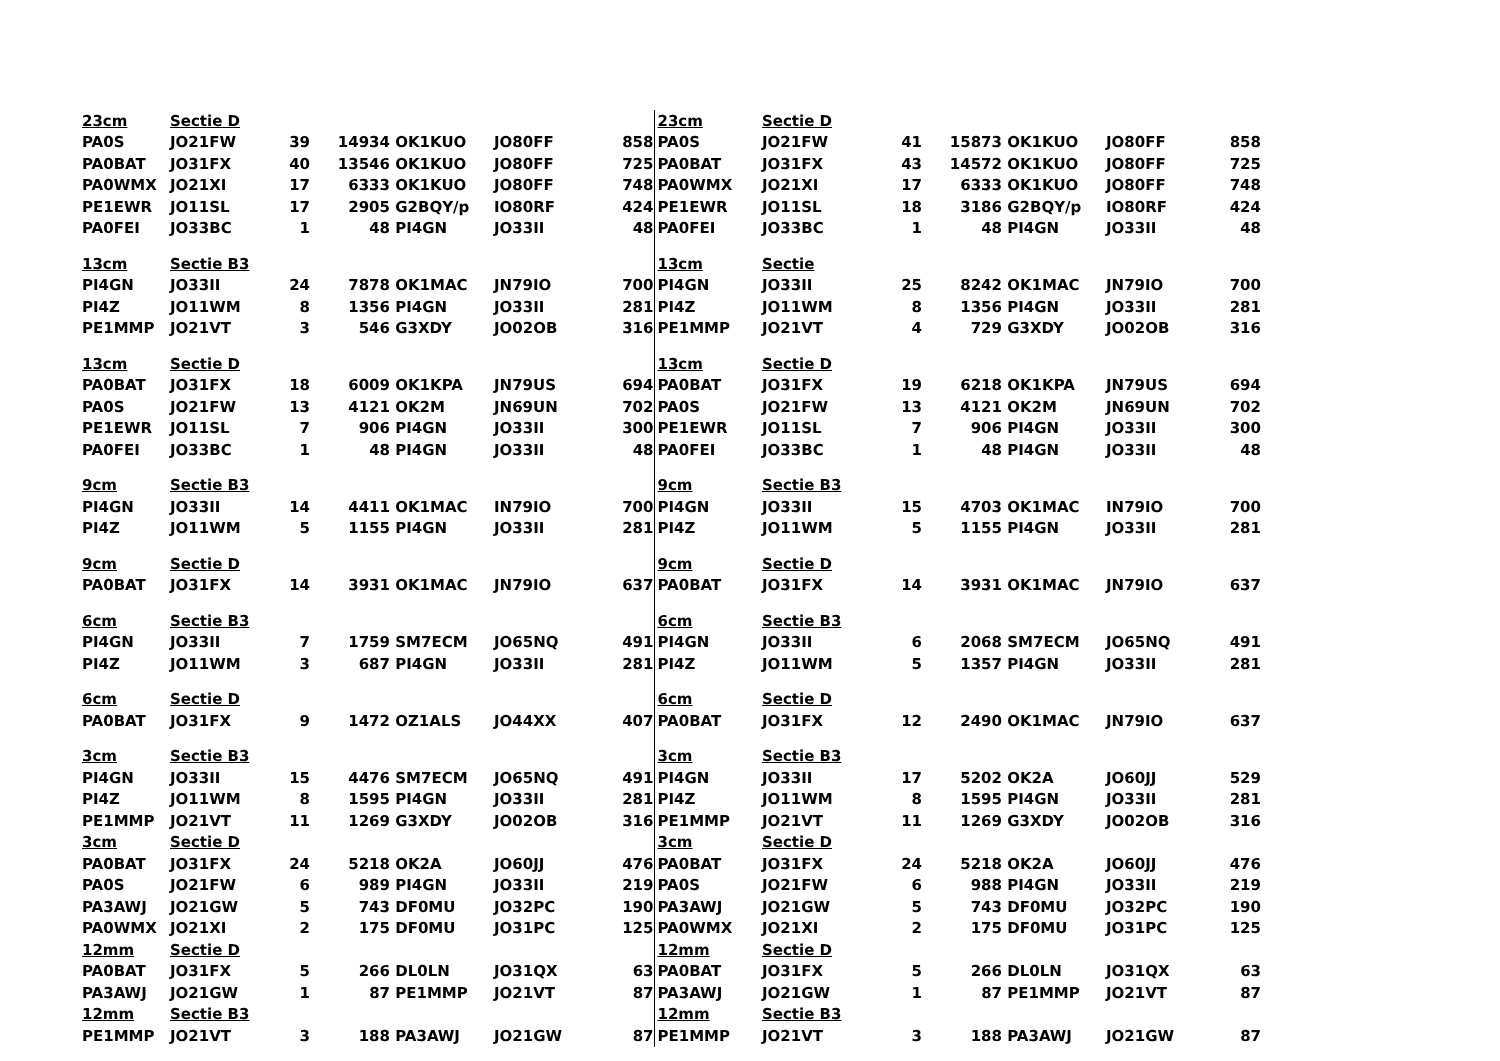| 23cm | Sectie D | | | | | | 23cm | Sectie D | | | | | |
| PA0S | JO21FW | 39 | 14934 | OK1KUO | JO80FF | 858 | PA0S | JO21FW | 41 | 15873 | OK1KUO | JO80FF | 858 |
| PA0BAT | JO31FX | 40 | 13546 | OK1KUO | JO80FF | 725 | PA0BAT | JO31FX | 43 | 14572 | OK1KUO | JO80FF | 725 |
| PA0WMX | JO21XI | 17 | 6333 | OK1KUO | JO80FF | 748 | PA0WMX | JO21XI | 17 | 6333 | OK1KUO | JO80FF | 748 |
| PE1EWR | JO11SL | 17 | 2905 | G2BQY/p | IO80RF | 424 | PE1EWR | JO11SL | 18 | 3186 | G2BQY/p | IO80RF | 424 |
| PA0FEI | JO33BC | 1 | 48 | PI4GN | JO33II | 48 | PA0FEI | JO33BC | 1 | 48 | PI4GN | JO33II | 48 |
| 13cm | Sectie B3 | | | | | | 13cm | Sectie | | | | | |
| PI4GN | JO33II | 24 | 7878 | OK1MAC | JN79IO | 700 | PI4GN | JO33II | 25 | 8242 | OK1MAC | JN79IO | 700 |
| PI4Z | JO11WM | 8 | 1356 | PI4GN | JO33II | 281 | PI4Z | JO11WM | 8 | 1356 | PI4GN | JO33II | 281 |
| PE1MMP | JO21VT | 3 | 546 | G3XDY | JO02OB | 316 | PE1MMP | JO21VT | 4 | 729 | G3XDY | JO02OB | 316 |
| 13cm | Sectie D | | | | | | 13cm | Sectie D | | | | | |
| PA0BAT | JO31FX | 18 | 6009 | OK1KPA | JN79US | 694 | PA0BAT | JO31FX | 19 | 6218 | OK1KPA | JN79US | 694 |
| PA0S | JO21FW | 13 | 4121 | OK2M | JN69UN | 702 | PA0S | JO21FW | 13 | 4121 | OK2M | JN69UN | 702 |
| PE1EWR | JO11SL | 7 | 906 | PI4GN | JO33II | 300 | PE1EWR | JO11SL | 7 | 906 | PI4GN | JO33II | 300 |
| PA0FEI | JO33BC | 1 | 48 | PI4GN | JO33II | 48 | PA0FEI | JO33BC | 1 | 48 | PI4GN | JO33II | 48 |
| 9cm | Sectie B3 | | | | | | 9cm | Sectie B3 | | | | | |
| PI4GN | JO33II | 14 | 4411 | OK1MAC | IN79IO | 700 | PI4GN | JO33II | 15 | 4703 | OK1MAC | IN79IO | 700 |
| PI4Z | JO11WM | 5 | 1155 | PI4GN | JO33II | 281 | PI4Z | JO11WM | 5 | 1155 | PI4GN | JO33II | 281 |
| 9cm | Sectie D | | | | | | 9cm | Sectie D | | | | | |
| PA0BAT | JO31FX | 14 | 3931 | OK1MAC | JN79IO | 637 | PA0BAT | JO31FX | 14 | 3931 | OK1MAC | JN79IO | 637 |
| 6cm | Sectie B3 | | | | | | 6cm | Sectie B3 | | | | | |
| PI4GN | JO33II | 7 | 1759 | SM7ECM | JO65NQ | 491 | PI4GN | JO33II | 6 | 2068 | SM7ECM | JO65NQ | 491 |
| PI4Z | JO11WM | 3 | 687 | PI4GN | JO33II | 281 | PI4Z | JO11WM | 5 | 1357 | PI4GN | JO33II | 281 |
| 6cm | Sectie D | | | | | | 6cm | Sectie D | | | | | |
| PA0BAT | JO31FX | 9 | 1472 | OZ1ALS | JO44XX | 407 | PA0BAT | JO31FX | 12 | 2490 | OK1MAC | JN79IO | 637 |
| 3cm | Sectie B3 | | | | | | 3cm | Sectie B3 | | | | | |
| PI4GN | JO33II | 15 | 4476 | SM7ECM | JO65NQ | 491 | PI4GN | JO33II | 17 | 5202 | OK2A | JO60JJ | 529 |
| PI4Z | JO11WM | 8 | 1595 | PI4GN | JO33II | 281 | PI4Z | JO11WM | 8 | 1595 | PI4GN | JO33II | 281 |
| PE1MMP | JO21VT | 11 | 1269 | G3XDY | JO02OB | 316 | PE1MMP | JO21VT | 11 | 1269 | G3XDY | JO02OB | 316 |
| 3cm | Sectie D | | | | | | 3cm | Sectie D | | | | | |
| PA0BAT | JO31FX | 24 | 5218 | OK2A | JO60JJ | 476 | PA0BAT | JO31FX | 24 | 5218 | OK2A | JO60JJ | 476 |
| PA0S | JO21FW | 6 | 989 | PI4GN | JO33II | 219 | PA0S | JO21FW | 6 | 988 | PI4GN | JO33II | 219 |
| PA3AWJ | JO21GW | 5 | 743 | DF0MU | JO32PC | 190 | PA3AWJ | JO21GW | 5 | 743 | DF0MU | JO32PC | 190 |
| PA0WMX | JO21XI | 2 | 175 | DF0MU | JO31PC | 125 | PA0WMX | JO21XI | 2 | 175 | DF0MU | JO31PC | 125 |
| 12mm | Sectie D | | | | | | 12mm | Sectie D | | | | | |
| PA0BAT | JO31FX | 5 | 266 | DL0LN | JO31QX | 63 | PA0BAT | JO31FX | 5 | 266 | DL0LN | JO31QX | 63 |
| PA3AWJ | JO21GW | 1 | 87 | PE1MMP | JO21VT | 87 | PA3AWJ | JO21GW | 1 | 87 | PE1MMP | JO21VT | 87 |
| 12mm | Sectie B3 | | | | | | 12mm | Sectie B3 | | | | | |
| PE1MMP | JO21VT | 3 | 188 | PA3AWJ | JO21GW | 87 | PE1MMP | JO21VT | 3 | 188 | PA3AWJ | JO21GW | 87 |